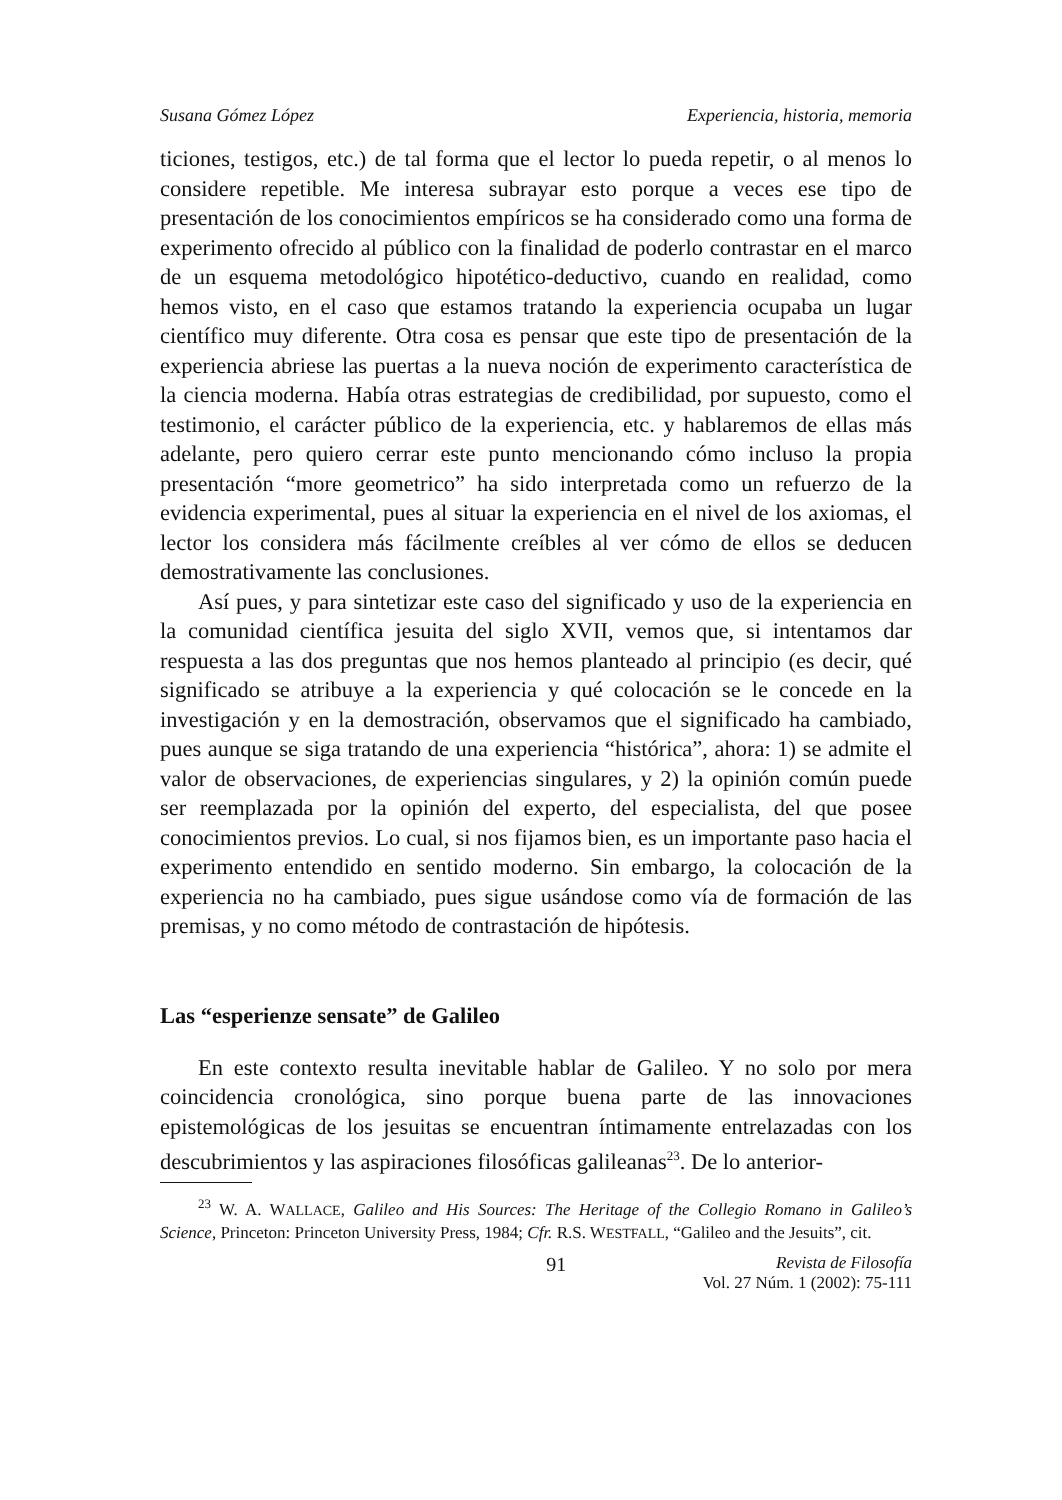Susana Gómez López Experiencia, historia, memoria
ticiones, testigos, etc.) de tal forma que el lector lo pueda repetir, o al menos lo considere repetible. Me interesa subrayar esto porque a veces ese tipo de presentación de los conocimientos empíricos se ha considerado como una forma de experimento ofrecido al público con la finalidad de poderlo contrastar en el marco de un esquema metodológico hipotético-deductivo, cuando en realidad, como hemos visto, en el caso que estamos tratando la experiencia ocupaba un lugar científico muy diferente. Otra cosa es pensar que este tipo de presentación de la experiencia abriese las puertas a la nueva noción de experimento característica de la ciencia moderna. Había otras estrategias de credibilidad, por supuesto, como el testimonio, el carácter público de la experiencia, etc. y hablaremos de ellas más adelante, pero quiero cerrar este punto mencionando cómo incluso la propia presentación “more geometrico” ha sido interpretada como un refuerzo de la evidencia experimental, pues al situar la experiencia en el nivel de los axiomas, el lector los considera más fácilmente creíbles al ver cómo de ellos se deducen demostrativamente las conclusiones.
Así pues, y para sintetizar este caso del significado y uso de la experiencia en la comunidad científica jesuita del siglo XVII, vemos que, si intentamos dar respuesta a las dos preguntas que nos hemos planteado al principio (es decir, qué significado se atribuye a la experiencia y qué colocación se le concede en la investigación y en la demostración, observamos que el significado ha cambiado, pues aunque se siga tratando de una experiencia “histórica”, ahora: 1) se admite el valor de observaciones, de experiencias singulares, y 2) la opinión común puede ser reemplazada por la opinión del experto, del especialista, del que posee conocimientos previos. Lo cual, si nos fijamos bien, es un importante paso hacia el experimento entendido en sentido moderno. Sin embargo, la colocación de la experiencia no ha cambiado, pues sigue usándose como vía de formación de las premisas, y no como método de contrastación de hipótesis.
Las “esperienze sensate” de Galileo
En este contexto resulta inevitable hablar de Galileo. Y no solo por mera coincidencia cronológica, sino porque buena parte de las innovaciones epistemológicas de los jesuitas se encuentran íntimamente entrelazadas con los descubrimientos y las aspiraciones filosóficas galileanas<sup>23</sup>. De lo anterior-
<sup>23</sup> W. A. WALLACE, Galileo and His Sources: The Heritage of the Collegio Romano in Galileo’s Science, Princeton: Princeton University Press, 1984; Cfr. R.S. WESTFALL, “Galileo and the Jesuits”, cit.
91 Revista de Filosofía
Vol. 27 Núm. 1 (2002): 75-111